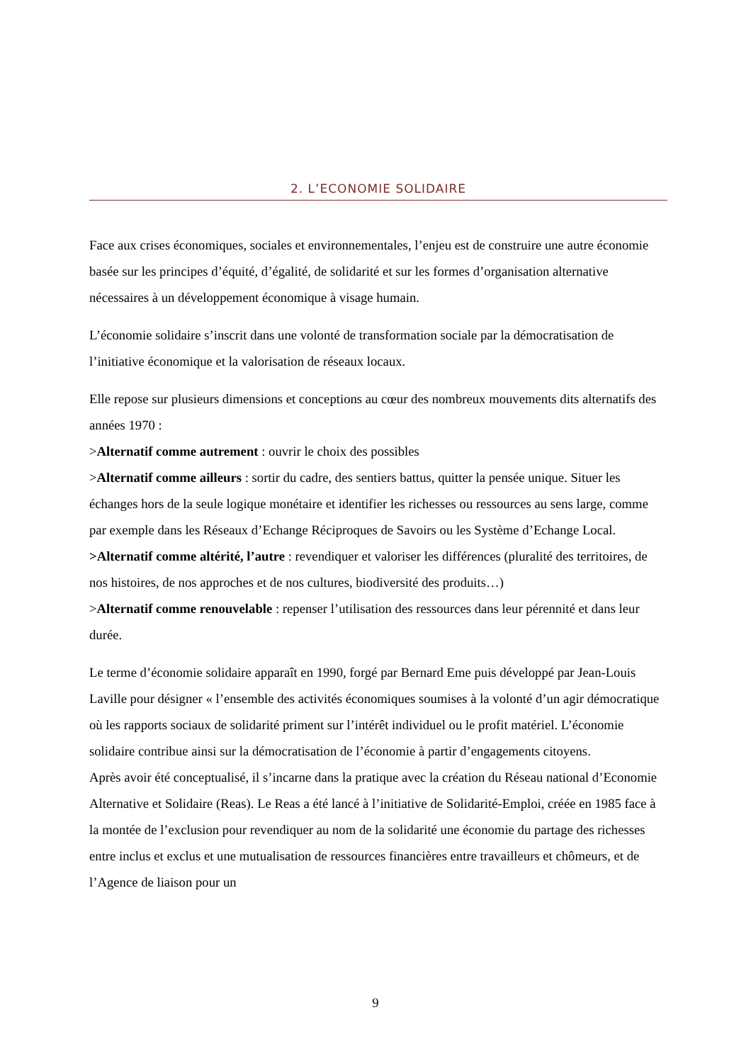2. L’ECONOMIE SOLIDAIRE
Face aux crises économiques, sociales et environnementales, l’enjeu est de construire une autre économie basée sur les principes d’équité, d’égalité, de solidarité et sur les formes d’organisation alternative nécessaires à un développement économique à visage humain.
L’économie solidaire s’inscrit dans une volonté de transformation sociale par la démocratisation de l’initiative économique et la valorisation de réseaux locaux.
Elle repose sur plusieurs dimensions et conceptions au cœur des nombreux mouvements dits alternatifs des années 1970 :
>Alternatif comme autrement : ouvrir le choix des possibles
>Alternatif comme ailleurs : sortir du cadre, des sentiers battus, quitter la pensée unique. Situer les échanges hors de la seule logique monétaire et identifier les richesses ou ressources au sens large, comme par exemple dans les Réseaux d’Echange Réciproques de Savoirs ou les Système d’Echange Local.
>Alternatif comme altérité, l’autre : revendiquer et valoriser les différences (pluralité des territoires, de nos histoires, de nos approches et de nos cultures, biodiversité des produits…)
>Alternatif comme renouvelable : repenser l’utilisation des ressources dans leur pérennité et dans leur durée.
Le terme d’économie solidaire apparaît en 1990, forgé par Bernard Eme puis développé par Jean-Louis Laville pour désigner « l’ensemble des activités économiques soumises à la volonté d’un agir démocratique où les rapports sociaux de solidarité priment sur l’intérêt individuel ou le profit matériel. L’économie solidaire contribue ainsi sur la démocratisation de l’économie à partir d’engagements citoyens.
Après avoir été conceptualisé, il s’incarne dans la pratique avec la création du Réseau national d’Economie Alternative et Solidaire (Reas). Le Reas a été lancé à l’initiative de Solidarité-Emploi, créée en 1985 face à la montée de l’exclusion pour revendiquer au nom de la solidarité une économie du partage des richesses entre inclus et exclus et une mutualisation de ressources financières entre travailleurs et chômeurs, et de l’Agence de liaison pour un
9